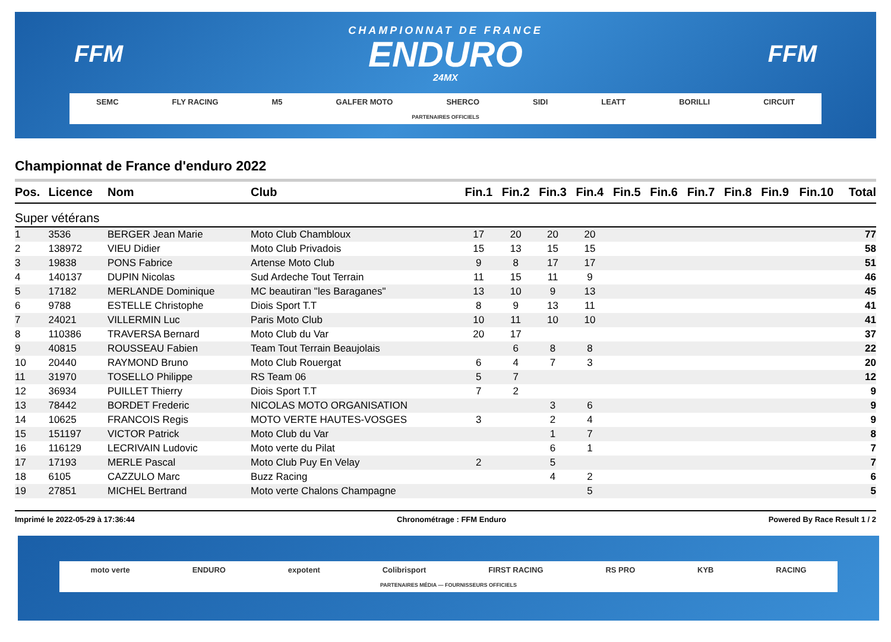FFM
CHAMPIONNAT DE FRANCE
ENDURO
24MX
FFM
SEMC FLY RACING M5 GALFER MOTO SHERCO SIDI LEATT BORILLI CIRCUIT PARTENAIRES OFFICIELS
Championnat de France d'enduro 2022
| Pos. | Licence | Nom | Club | Fin.1 | Fin.2 | Fin.3 | Fin.4 | Fin.5 | Fin.6 | Fin.7 | Fin.8 | Fin.9 | Fin.10 | Total |
| --- | --- | --- | --- | --- | --- | --- | --- | --- | --- | --- | --- | --- | --- | --- |
| Super vétérans | | | | | | | | | | | | | | |
| 1 | 3536 | BERGER Jean Marie | Moto Club Chambloux | 17 | 20 | 20 | 20 | | | | | | | 77 |
| 2 | 138972 | VIEU Didier | Moto Club Privadois | 15 | 13 | 15 | 15 | | | | | | | 58 |
| 3 | 19838 | PONS Fabrice | Artense Moto Club | 9 | 8 | 17 | 17 | | | | | | | 51 |
| 4 | 140137 | DUPIN Nicolas | Sud Ardeche Tout Terrain | 11 | 15 | 11 | 9 | | | | | | | 46 |
| 5 | 17182 | MERLANDE Dominique | MC beautiran "les Baraganes" | 13 | 10 | 9 | 13 | | | | | | | 45 |
| 6 | 9788 | ESTELLE Christophe | Diois Sport T.T | 8 | 9 | 13 | 11 | | | | | | | 41 |
| 7 | 24021 | VILLERMIN Luc | Paris Moto Club | 10 | 11 | 10 | 10 | | | | | | | 41 |
| 8 | 110386 | TRAVERSA Bernard | Moto Club du Var | 20 | 17 | | | | | | | | | 37 |
| 9 | 40815 | ROUSSEAU Fabien | Team Tout Terrain Beaujolais | | 6 | 8 | 8 | | | | | | | 22 |
| 10 | 20440 | RAYMOND Bruno | Moto Club Rouergat | 6 | 4 | 7 | 3 | | | | | | | 20 |
| 11 | 31970 | TOSELLO Philippe | RS Team 06 | 5 | 7 | | | | | | | | | 12 |
| 12 | 36934 | PUILLET Thierry | Diois Sport T.T | 7 | 2 | | | | | | | | | 9 |
| 13 | 78442 | BORDET Frederic | NICOLAS MOTO ORGANISATION | | | 3 | 6 | | | | | | | 9 |
| 14 | 10625 | FRANCOIS Regis | MOTO VERTE HAUTES-VOSGES | 3 | | 2 | 4 | | | | | | | 9 |
| 15 | 151197 | VICTOR Patrick | Moto Club du Var | | | 1 | 7 | | | | | | | 8 |
| 16 | 116129 | LECRIVAIN Ludovic | Moto verte du Pilat | | | 6 | 1 | | | | | | | 7 |
| 17 | 17193 | MERLE Pascal | Moto Club Puy En Velay | 2 | | 5 | | | | | | | | 7 |
| 18 | 6105 | CAZZULO Marc | Buzz Racing | | | 4 | 2 | | | | | | | 6 |
| 19 | 27851 | MICHEL Bertrand | Moto verte Chalons Champagne | | | | 5 | | | | | | | 5 |
Imprimé le 2022-05-29 à 17:36:44 Chronométrage : FFM Enduro Powered By Race Result 1 / 2
moto verte ENDURO expotent Colibrisport FIRST RACING RS PRO KYB RACING PARTENAIRES MÉDIA — FOURNISSEURS OFFICIELS